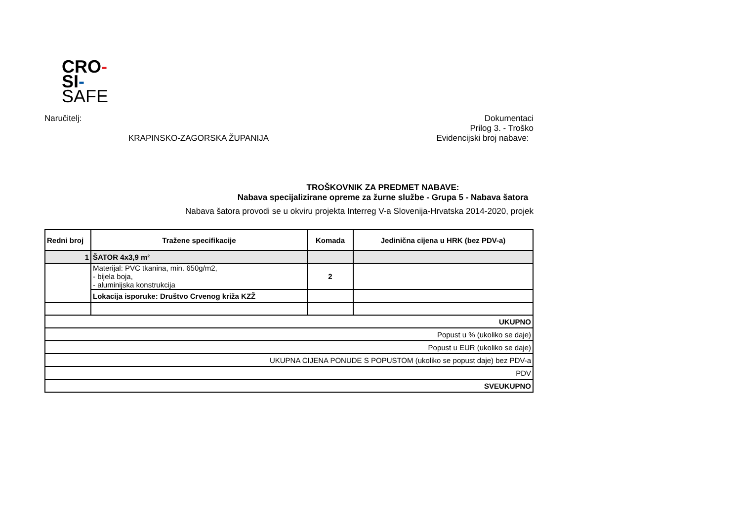CRO-
SI-
SAFE
Naručitelj:
KRAPINSKO-ZAGORSKA ŽUPANIJA
Dokumentaci
Prilog 3. - Troško
Evidencijski broj nabave:
TROŠKOVNIK ZA PREDMET NABAVE:
Nabava specijalizirane opreme za žurne službe - Grupa 5 - Nabava šatora
Nabava šatora provodi se u okviru projekta Interreg V-a Slovenija-Hrvatska 2014-2020, projek
| Redni broj | Tražene specifikacije | Komada | Jedinična cijena u HRK (bez PDV-a) |
| --- | --- | --- | --- |
| 1 | ŠATOR 4x3,9 m² | | |
| | Materijal: PVC tkanina, min. 650g/m2, - bijela boja, - aluminijska konstrukcija | 2 | |
| | Lokacija isporuke: Društvo Crvenog križa KZŽ | | |
| UKUPNO | | | |
| Popust u % (ukoliko se daje) | | | |
| Popust u EUR (ukoliko se daje) | | | |
| UKUPNA CIJENA PONUDE S POPUSTOM (ukoliko se popust daje) bez PDV-a | | | |
| PDV | | | |
| SVEUKUPNO | | | |